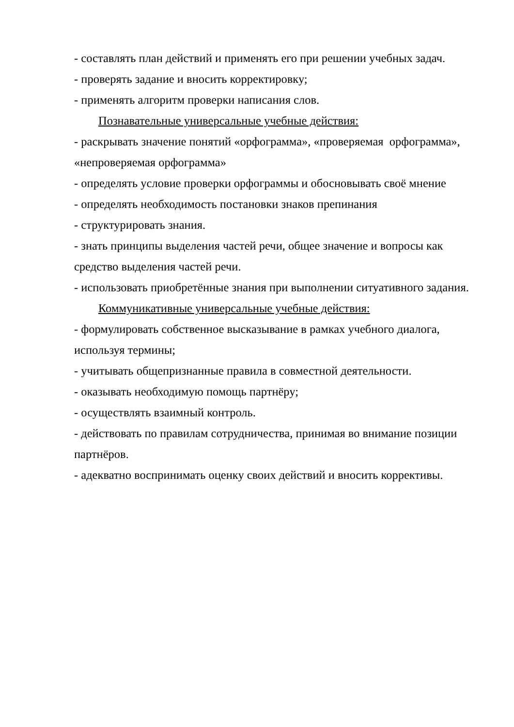- составлять план действий и применять его при решении учебных задач.
- проверять задание и вносить корректировку;
- применять алгоритм проверки написания слов.
Познавательные универсальные учебные действия:
- раскрывать значение понятий «орфограмма», «проверяемая орфограмма», «непроверяемая орфограмма»
- определять условие проверки орфограммы и обосновывать своё мнение
- определять необходимость постановки знаков препинания
- структурировать знания.
- знать принципы выделения частей речи, общее значение и вопросы как средство выделения частей речи.
- использовать приобретённые знания при выполнении ситуативного задания.
Коммуникативные универсальные учебные действия:
- формулировать собственное высказывание в рамках учебного диалога, используя термины;
- учитывать общепризнанные правила в совместной деятельности.
- оказывать необходимую помощь партнёру;
- осуществлять взаимный контроль.
- действовать по правилам сотрудничества, принимая во внимание позиции партнёров.
- адекватно воспринимать оценку своих действий и вносить коррективы.